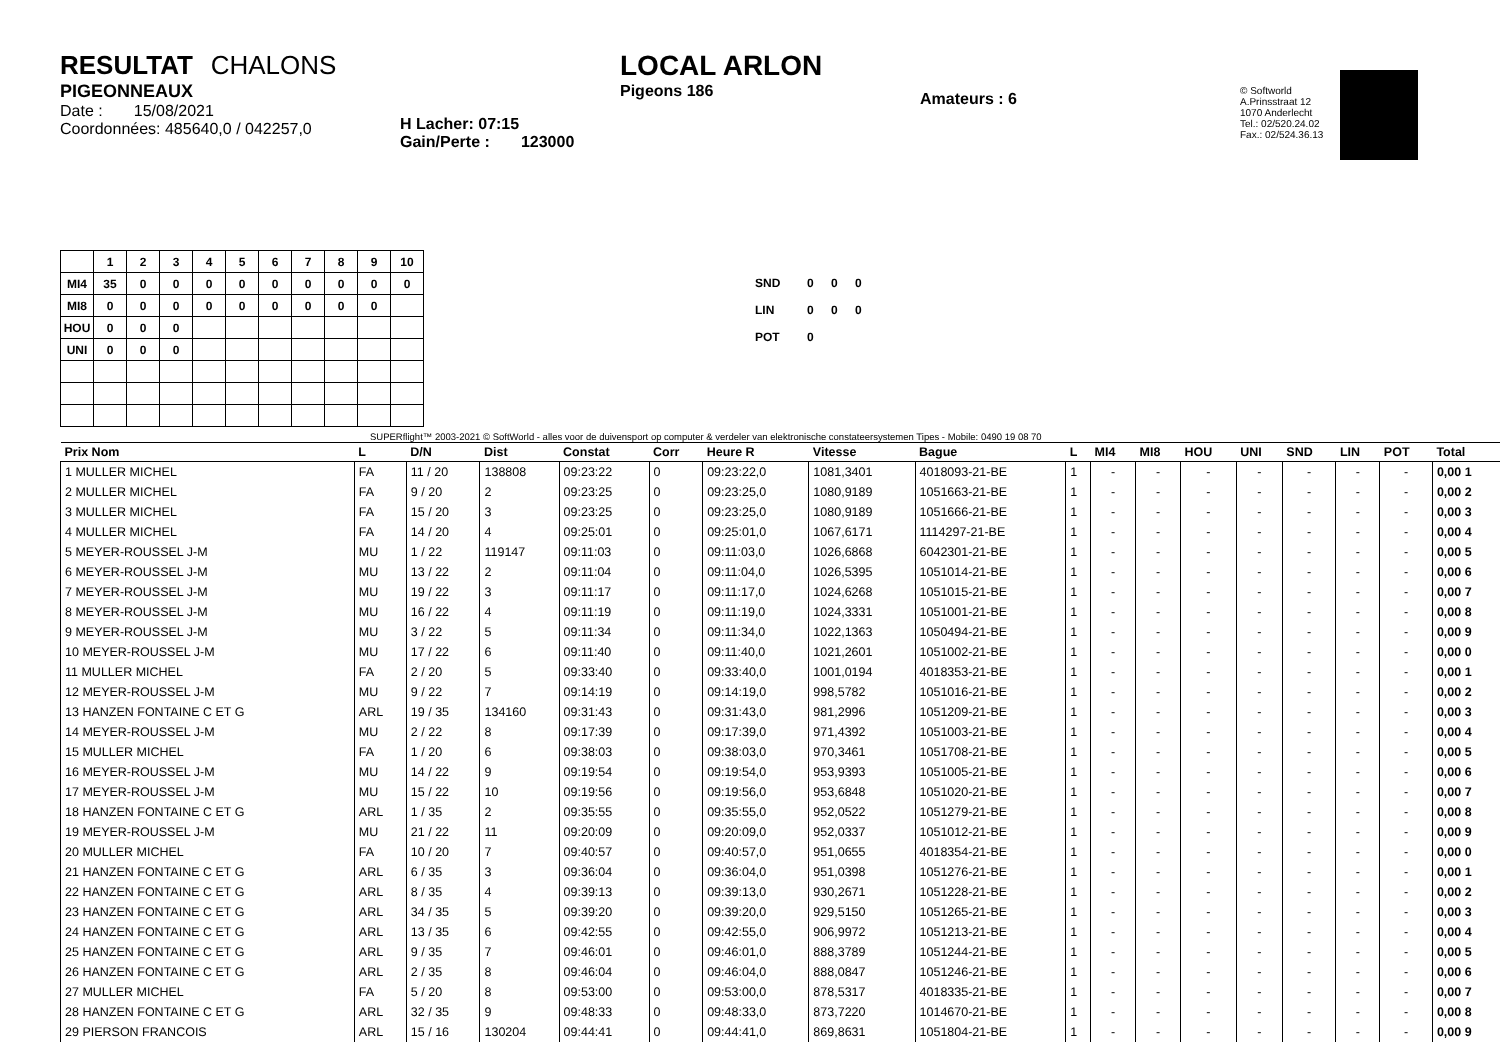RESULTAT CHALONS
PIGEONNEAUX
Date : 15/08/2021
Coordonnées: 485640,0 / 042257,0
H Lacher: 07:15
Gain/Perte : 123000
LOCAL ARLON
Pigeons 186
Amateurs : 6
© Softworld
A.Prinsstraat 12
1070 Anderlecht
Tel.: 02/520.24.02
Fax.: 02/524.36.13
| | 1 | 2 | 3 | 4 | 5 | 6 | 7 | 8 | 9 | 10 |
| --- | --- | --- | --- | --- | --- | --- | --- | --- | --- | --- |
| MI4 | 35 | 0 | 0 | 0 | 0 | 0 | 0 | 0 | 0 | 0 |
| MI8 | 0 | 0 | 0 | 0 | 0 | 0 | 0 | 0 | 0 | |
| HOU | 0 | 0 | 0 | | | | | | | |
| UNI | 0 | 0 | 0 | | | | | | | |
| SND | 0 | 0 | 0 |
| LIN | 0 | 0 | 0 |
| POT | 0 | | |
SUPERflight™ 2003-2021 © SoftWorld - alles voor de duivensport op computer & verdeler van elektronische constateersystemen Tipes - Mobile: 0490 19 08 70
| Prix Nom | L | D/N | Dist | Constat | Corr | Heure R | Vitesse | Bague | L | MI4 | MI8 | HOU | UNI | SND | LIN | POT | Total |
| --- | --- | --- | --- | --- | --- | --- | --- | --- | --- | --- | --- | --- | --- | --- | --- | --- | --- |
| 1 MULLER MICHEL | FA | 11 / 20 | 138808 | 09:23:22 | 0 | 09:23:22,0 | 1081,3401 | 4018093-21-BE | 1 | - | - | - | - | - | - | - | 0,00 1 |
| 2 MULLER MICHEL | FA | 9 / 20 | 2 | 09:23:25 | 0 | 09:23:25,0 | 1080,9189 | 1051663-21-BE | 1 | - | - | - | - | - | - | - | 0,00 2 |
| 3 MULLER MICHEL | FA | 15 / 20 | 3 | 09:23:25 | 0 | 09:23:25,0 | 1080,9189 | 1051666-21-BE | 1 | - | - | - | - | - | - | - | 0,00 3 |
| 4 MULLER MICHEL | FA | 14 / 20 | 4 | 09:25:01 | 0 | 09:25:01,0 | 1067,6171 | 1114297-21-BE | 1 | - | - | - | - | - | - | - | 0,00 4 |
| 5 MEYER-ROUSSEL J-M | MU | 1 / 22 | 119147 | 09:11:03 | 0 | 09:11:03,0 | 1026,6868 | 6042301-21-BE | 1 | - | - | - | - | - | - | - | 0,00 5 |
| 6 MEYER-ROUSSEL J-M | MU | 13 / 22 | 2 | 09:11:04 | 0 | 09:11:04,0 | 1026,5395 | 1051014-21-BE | 1 | - | - | - | - | - | - | - | 0,00 6 |
| 7 MEYER-ROUSSEL J-M | MU | 19 / 22 | 3 | 09:11:17 | 0 | 09:11:17,0 | 1024,6268 | 1051015-21-BE | 1 | - | - | - | - | - | - | - | 0,00 7 |
| 8 MEYER-ROUSSEL J-M | MU | 16 / 22 | 4 | 09:11:19 | 0 | 09:11:19,0 | 1024,3331 | 1051001-21-BE | 1 | - | - | - | - | - | - | - | 0,00 8 |
| 9 MEYER-ROUSSEL J-M | MU | 3 / 22 | 5 | 09:11:34 | 0 | 09:11:34,0 | 1022,1363 | 1050494-21-BE | 1 | - | - | - | - | - | - | - | 0,00 9 |
| 10 MEYER-ROUSSEL J-M | MU | 17 / 22 | 6 | 09:11:40 | 0 | 09:11:40,0 | 1021,2601 | 1051002-21-BE | 1 | - | - | - | - | - | - | - | 0,00 0 |
| 11 MULLER MICHEL | FA | 2 / 20 | 5 | 09:33:40 | 0 | 09:33:40,0 | 1001,0194 | 4018353-21-BE | 1 | - | - | - | - | - | - | - | 0,00 1 |
| 12 MEYER-ROUSSEL J-M | MU | 9 / 22 | 7 | 09:14:19 | 0 | 09:14:19,0 | 998,5782 | 1051016-21-BE | 1 | - | - | - | - | - | - | - | 0,00 2 |
| 13 HANZEN FONTAINE C ET G | ARL | 19 / 35 | 134160 | 09:31:43 | 0 | 09:31:43,0 | 981,2996 | 1051209-21-BE | 1 | - | - | - | - | - | - | - | 0,00 3 |
| 14 MEYER-ROUSSEL J-M | MU | 2 / 22 | 8 | 09:17:39 | 0 | 09:17:39,0 | 971,4392 | 1051003-21-BE | 1 | - | - | - | - | - | - | - | 0,00 4 |
| 15 MULLER MICHEL | FA | 1 / 20 | 6 | 09:38:03 | 0 | 09:38:03,0 | 970,3461 | 1051708-21-BE | 1 | - | - | - | - | - | - | - | 0,00 5 |
| 16 MEYER-ROUSSEL J-M | MU | 14 / 22 | 9 | 09:19:54 | 0 | 09:19:54,0 | 953,9393 | 1051005-21-BE | 1 | - | - | - | - | - | - | - | 0,00 6 |
| 17 MEYER-ROUSSEL J-M | MU | 15 / 22 | 10 | 09:19:56 | 0 | 09:19:56,0 | 953,6848 | 1051020-21-BE | 1 | - | - | - | - | - | - | - | 0,00 7 |
| 18 HANZEN FONTAINE C ET G | ARL | 1 / 35 | 2 | 09:35:55 | 0 | 09:35:55,0 | 952,0522 | 1051279-21-BE | 1 | - | - | - | - | - | - | - | 0,00 8 |
| 19 MEYER-ROUSSEL J-M | MU | 21 / 22 | 11 | 09:20:09 | 0 | 09:20:09,0 | 952,0337 | 1051012-21-BE | 1 | - | - | - | - | - | - | - | 0,00 9 |
| 20 MULLER MICHEL | FA | 10 / 20 | 7 | 09:40:57 | 0 | 09:40:57,0 | 951,0655 | 4018354-21-BE | 1 | - | - | - | - | - | - | - | 0,00 0 |
| 21 HANZEN FONTAINE C ET G | ARL | 6 / 35 | 3 | 09:36:04 | 0 | 09:36:04,0 | 951,0398 | 1051276-21-BE | 1 | - | - | - | - | - | - | - | 0,00 1 |
| 22 HANZEN FONTAINE C ET G | ARL | 8 / 35 | 4 | 09:39:13 | 0 | 09:39:13,0 | 930,2671 | 1051228-21-BE | 1 | - | - | - | - | - | - | - | 0,00 2 |
| 23 HANZEN FONTAINE C ET G | ARL | 34 / 35 | 5 | 09:39:20 | 0 | 09:39:20,0 | 929,5150 | 1051265-21-BE | 1 | - | - | - | - | - | - | - | 0,00 3 |
| 24 HANZEN FONTAINE C ET G | ARL | 13 / 35 | 6 | 09:42:55 | 0 | 09:42:55,0 | 906,9972 | 1051213-21-BE | 1 | - | - | - | - | - | - | - | 0,00 4 |
| 25 HANZEN FONTAINE C ET G | ARL | 9 / 35 | 7 | 09:46:01 | 0 | 09:46:01,0 | 888,3789 | 1051244-21-BE | 1 | - | - | - | - | - | - | - | 0,00 5 |
| 26 HANZEN FONTAINE C ET G | ARL | 2 / 35 | 8 | 09:46:04 | 0 | 09:46:04,0 | 888,0847 | 1051246-21-BE | 1 | - | - | - | - | - | - | - | 0,00 6 |
| 27 MULLER MICHEL | FA | 5 / 20 | 8 | 09:53:00 | 0 | 09:53:00,0 | 878,5317 | 4018335-21-BE | 1 | - | - | - | - | - | - | - | 0,00 7 |
| 28 HANZEN FONTAINE C ET G | ARL | 32 / 35 | 9 | 09:48:33 | 0 | 09:48:33,0 | 873,7220 | 1014670-21-BE | 1 | - | - | - | - | - | - | - | 0,00 8 |
| 29 PIERSON FRANCOIS | ARL | 15 / 16 | 130204 | 09:44:41 | 0 | 09:44:41,0 | 869,8631 | 1051804-21-BE | 1 | - | - | - | - | - | - | - | 0,00 9 |